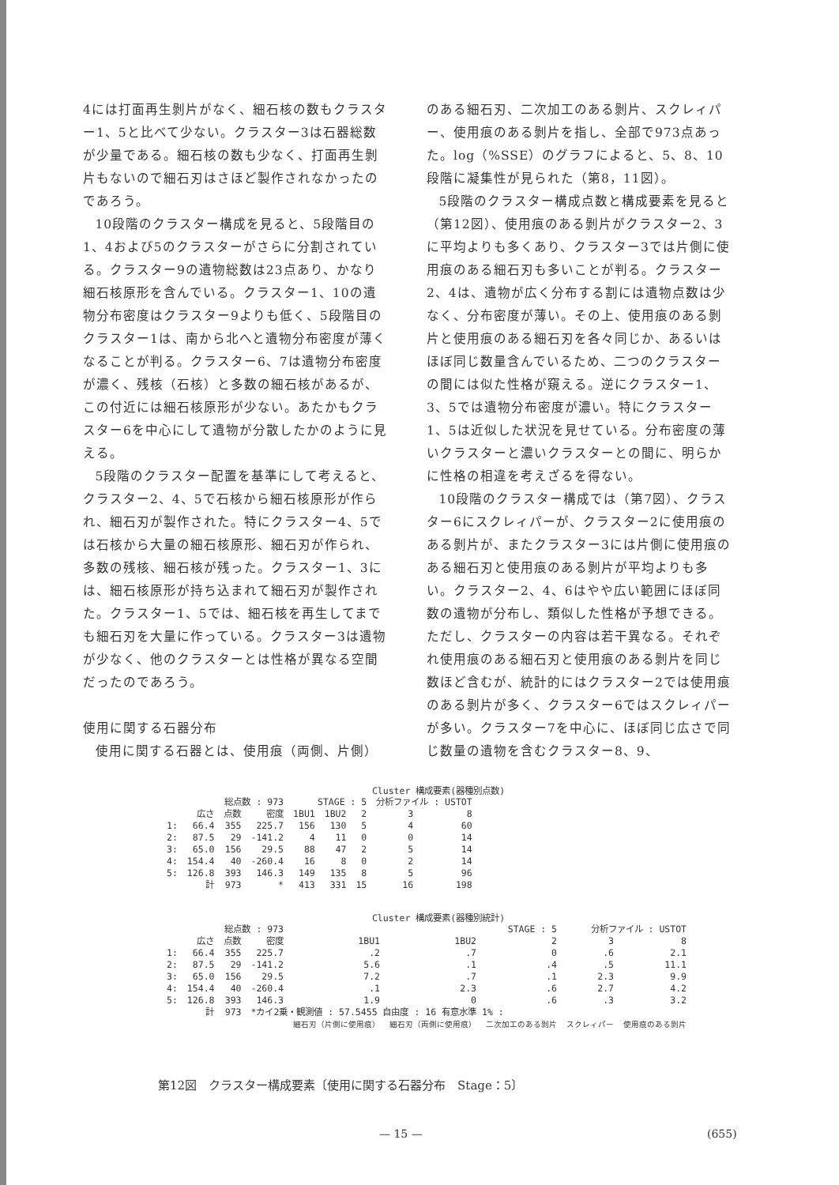4には打面再生剝片がなく、細石核の数もクラスター1、5と比べて少ない。クラスター3は石器総数が少量である。細石核の数も少なく、打面再生剝片もないので細石刃はさほど製作されなかったのであろう。
10段階のクラスター構成を見ると、5段階目の1、4および5のクラスターがさらに分割されている。クラスター9の遺物総数は23点あり、かなり細石核原形を含んでいる。クラスター1、10の遺物分布密度はクラスター9よりも低く、5段階目のクラスター1は、南から北へと遺物分布密度が薄くなることが判る。クラスター6、7は遺物分布密度が濃く、残核（石核）と多数の細石核があるが、この付近には細石核原形が少ない。あたかもクラスター6を中心にして遺物が分散したかのように見える。
5段階のクラスター配置を基準にして考えると、クラスター2、4、5で石核から細石核原形が作られ、細石刃が製作された。特にクラスター4、5では石核から大量の細石核原形、細石刃が作られ、多数の残核、細石核が残った。クラスター1、3には、細石核原形が持ち込まれて細石刃が製作された。クラスター1、5では、細石核を再生してまでも細石刃を大量に作っている。クラスター3は遺物が少なく、他のクラスターとは性格が異なる空間だったのであろう。
使用に関する石器分布
使用に関する石器とは、使用痕（両側、片側）
のある細石刃、二次加工のある剝片、スクレィパー、使用痕のある剝片を指し、全部で973点あった。log（%SSE）のグラフによると、5、8、10段階に凝集性が見られた（第8，11図）。
5段階のクラスター構成点数と構成要素を見ると（第12図）、使用痕のある剝片がクラスター2、3に平均よりも多くあり、クラスター3では片側に使用痕のある細石刃も多いことが判る。クラスター2、4は、遺物が広く分布する割には遺物点数は少なく、分布密度が薄い。その上、使用痕のある剝片と使用痕のある細石刃を各々同じか、あるいはほぼ同じ数量含んでいるため、二つのクラスターの間には似た性格が窺える。逆にクラスター1、3、5では遺物分布密度が濃い。特にクラスター1、5は近似した状況を見せている。分布密度の薄いクラスターと濃いクラスターとの間に、明らかに性格の相違を考えざるを得ない。
10段階のクラスター構成では（第7図）、クラスター6にスクレィパーが、クラスター2に使用痕のある剝片が、またクラスター3には片側に使用痕のある細石刃と使用痕のある剝片が平均よりも多い。クラスター2、4、6はやや広い範囲にほぼ同数の遺物が分布し、類似した性格が予想できる。ただし、クラスターの内容は若干異なる。それぞれ使用痕のある細石刃と使用痕のある剝片を同じ数ほど含むが、統計的にはクラスター2では使用痕のある剝片が多く、クラスター6ではスクレィパーが多い。クラスター7を中心に、ほぼ同じ広さで同じ数量の遺物を含むクラスター8、9、
Cluster 構成要素(器種別点数)
| 総点数 : 973 | | | | STAGE : 5 | | | 分析ファイル : USTOT | |
| | 広さ | 点数 | 密度 | 1BU1 | 1BU2 | 2 | 3 | 8 |
| 1: | 66.4 | 355 | 225.7 | 156 | 130 | 5 | 4 | 60 |
| 2: | 87.5 | 29 | -141.2 | 4 | 11 | 0 | 0 | 14 |
| 3: | 65.0 | 156 | 29.5 | 88 | 47 | 2 | 5 | 14 |
| 4: | 154.4 | 40 | -260.4 | 16 | 8 | 0 | 2 | 14 |
| 5: | 126.8 | 393 | 146.3 | 149 | 135 | 8 | 5 | 96 |
| | 計 | 973 | * | 413 | 331 | 15 | 16 | 198 |
Cluster 構成要素(器種別統計)
| 総点数 : 973 | | | | STAGE : 5 | | | 分析ファイル : USTOT | |
| | 広さ | 点数 | 密度 | 1BU1 | 1BU2 | 2 | 3 | 8 |
| 1: | 66.4 | 355 | 225.7 | .2 | .7 | 0 | .6 | 2.1 |
| 2: | 87.5 | 29 | -141.2 | 5.6 | .1 | .4 | .5 | 11.1 |
| 3: | 65.0 | 156 | 29.5 | 7.2 | .7 | .1 | 2.3 | 9.9 |
| 4: | 154.4 | 40 | -260.4 | .1 | 2.3 | .6 | 2.7 | 4.2 |
| 5: | 126.8 | 393 | 146.3 | 1.9 | 0 | .6 | .3 | 3.2 |
| | 計 | 973 | *カイ2乗・観測値 : 57.5455 自由度 : 16 有意水準 1% : | | | | | |
| | | | | 細石刃（片側に使用痕） | 細石刃（両側に使用痕） | 二次加工のある剝片 | スクレィパー | 使用痕のある剝片 |
第12図　クラスター構成要素〔使用に関する石器分布　Stage：5〕
— 15 — (655)